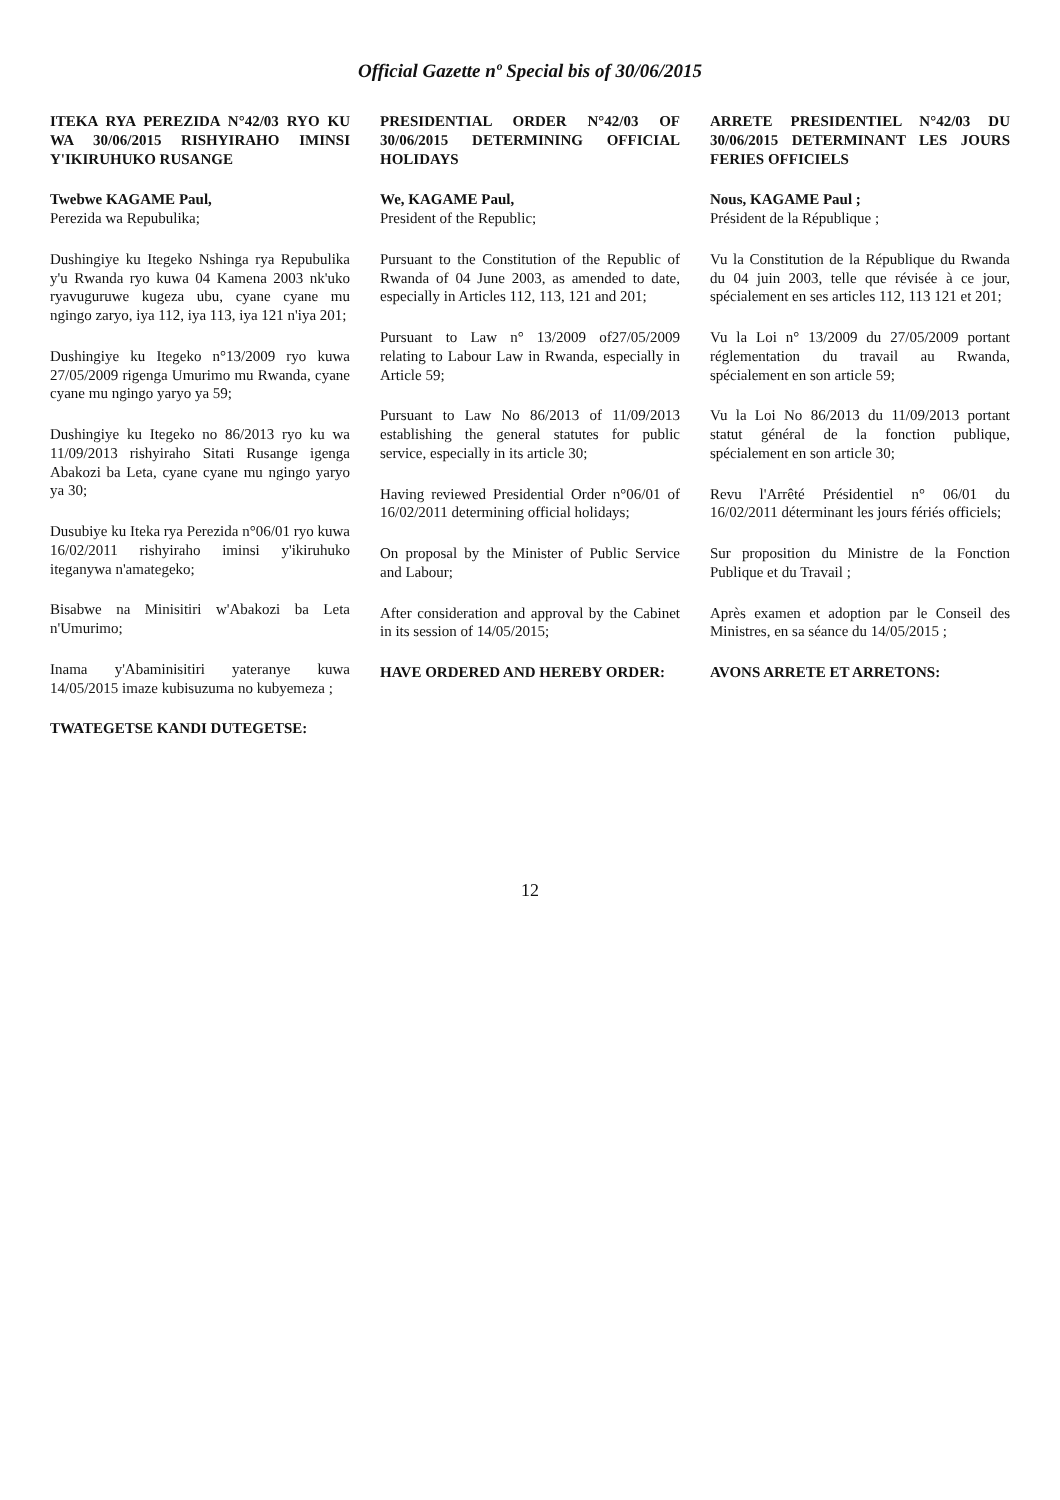Official Gazette nº Special bis of 30/06/2015
ITEKA RYA PEREZIDA N°42/03 RYO KU WA 30/06/2015 RISHYIRAHO IMINSI Y'IKIRUHUKO RUSANGE
Twebwe KAGAME Paul,
Perezida wa Repubulika;
Dushingiye ku Itegeko Nshinga rya Repubulika y'u Rwanda ryo kuwa 04 Kamena 2003 nk'uko ryavuguruwe kugeza ubu, cyane cyane mu ngingo zaryo, iya 112, iya 113, iya 121 n'iya 201;
Dushingiye ku Itegeko n°13/2009 ryo kuwa 27/05/2009 rigenga Umurimo mu Rwanda, cyane cyane mu ngingo yaryo ya 59;
Dushingiye ku Itegeko no 86/2013 ryo ku wa 11/09/2013 rishyiraho Sitati Rusange igenga Abakozi ba Leta, cyane cyane mu ngingo yaryo ya 30;
Dusubiye ku Iteka rya Perezida n°06/01 ryo kuwa 16/02/2011 rishyiraho iminsi y'ikiruhuko iteganywa n'amategeko;
Bisabwe na Minisitiri w'Abakozi ba Leta n'Umurimo;
Inama y'Abaminisitiri yateranye kuwa 14/05/2015 imaze kubisuzuma no kubyemeza ;
TWATEGETSE KANDI DUTEGETSE:
PRESIDENTIAL ORDER N°42/03 OF 30/06/2015 DETERMINING OFFICIAL HOLIDAYS
We, KAGAME Paul,
President of the Republic;
Pursuant to the Constitution of the Republic of Rwanda of 04 June 2003, as amended to date, especially in Articles 112, 113, 121 and 201;
Pursuant to Law n° 13/2009 of27/05/2009 relating to Labour Law in Rwanda, especially in Article 59;
Pursuant to Law No 86/2013 of 11/09/2013 establishing the general statutes for public service, especially in its article 30;
Having reviewed Presidential Order n°06/01 of 16/02/2011 determining official holidays;
On proposal by the Minister of Public Service and Labour;
After consideration and approval by the Cabinet in its session of 14/05/2015;
HAVE ORDERED AND HEREBY ORDER:
ARRETE PRESIDENTIEL N°42/03 DU 30/06/2015 DETERMINANT LES JOURS FERIES OFFICIELS
Nous, KAGAME Paul ;
Président de la République ;
Vu la Constitution de la République du Rwanda du 04 juin 2003, telle que révisée à ce jour, spécialement en ses articles 112, 113 121 et 201;
Vu la Loi n° 13/2009 du 27/05/2009 portant réglementation du travail au Rwanda, spécialement en son article 59;
Vu la Loi No 86/2013 du 11/09/2013 portant statut général de la fonction publique, spécialement en son article 30;
Revu l'Arrêté Présidentiel n° 06/01 du 16/02/2011 déterminant les jours fériés officiels;
Sur proposition du Ministre de la Fonction Publique et du Travail ;
Après examen et adoption par le Conseil des Ministres, en sa séance du 14/05/2015 ;
AVONS ARRETE ET ARRETONS:
12